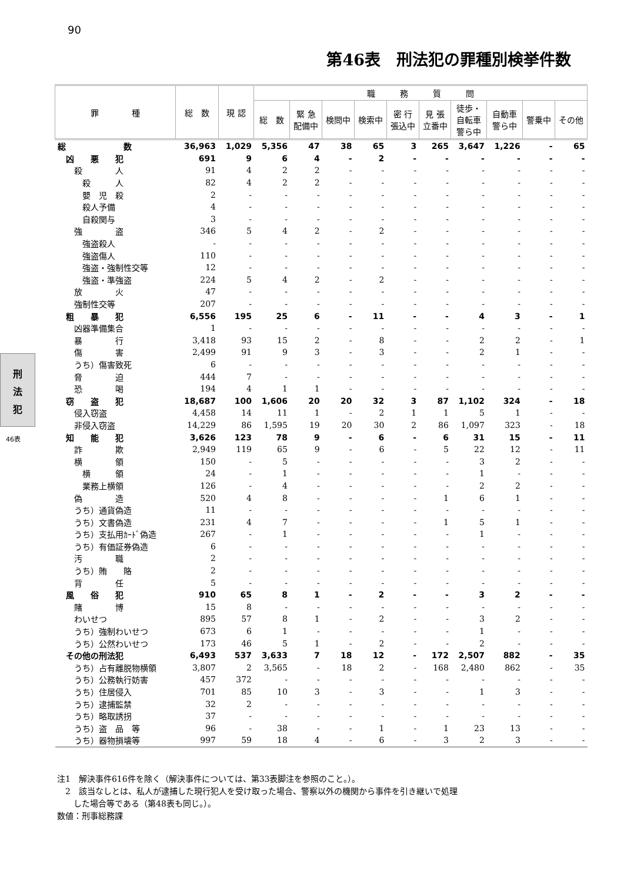90
第46表　刑法犯の罪種別検挙件数
刑
法
犯
46表
| 罪 種 | 総 数 | 現 認 | 職 務 質 問 | | | | | | | | | |
| --- | --- | --- | --- | --- | --- | --- | --- | --- | --- | --- | --- | --- |
| | | | 総 数 | 緊 急 配備中 | 検問中 | 検索中 | 密 行 張込中 | 見 張 立番中 | 徒歩・ 自転車 警ら中 | 自動車 警ら中 | 警乗中 | その他 |
| 総 数 | 36,963 | 1,029 | 5,356 | 47 | 38 | 65 | 3 | 265 | 3,647 | 1,226 | - | 65 |
| 凶 悪 犯 | 691 | 9 | 6 | 4 | - | 2 | - | - | - | - | - | - |
| 殺 人 | 91 | 4 | 2 | 2 | - | - | - | - | - | - | - | - |
| 殺 人 | 82 | 4 | 2 | 2 | - | - | - | - | - | - | - | - |
| 嬰 児 殺 | 2 | - | - | - | - | - | - | - | - | - | - | - |
| 殺人予備 | 4 | - | - | - | - | - | - | - | - | - | - | - |
| 自殺関与 | 3 | - | - | - | - | - | - | - | - | - | - | - |
| 強 盗 | 346 | 5 | 4 | 2 | - | 2 | - | - | - | - | - | - |
| 強盗殺人 | - | - | - | - | - | - | - | - | - | - | - | - |
| 強盗傷人 | 110 | - | - | - | - | - | - | - | - | - | - | - |
| 強盗・強制性交等 | 12 | - | - | - | - | - | - | - | - | - | - | - |
| 強盗・準強盗 | 224 | 5 | 4 | 2 | - | 2 | - | - | - | - | - | - |
| 放 火 | 47 | - | - | - | - | - | - | - | - | - | - | - |
| 強制性交等 | 207 | - | - | - | - | - | - | - | - | - | - | - |
| 粗 暴 犯 | 6,556 | 195 | 25 | 6 | - | 11 | - | - | 4 | 3 | - | 1 |
| 凶器準備集合 | 1 | - | - | - | - | - | - | - | - | - | - | - |
| 暴 行 | 3,418 | 93 | 15 | 2 | - | 8 | - | - | 2 | 2 | - | 1 |
| 傷 害 | 2,499 | 91 | 9 | 3 | - | 3 | - | - | 2 | 1 | - | - |
| うち）傷害致死 | 6 | - | - | - | - | - | - | - | - | - | - | - |
| 脅 迫 | 444 | 7 | - | - | - | - | - | - | - | - | - | - |
| 恐 喝 | 194 | 4 | 1 | 1 | - | - | - | - | - | - | - | - |
| 窃 盗 犯 | 18,687 | 100 | 1,606 | 20 | 20 | 32 | 3 | 87 | 1,102 | 324 | - | 18 |
| 侵入窃盗 | 4,458 | 14 | 11 | 1 | - | 2 | 1 | 1 | 5 | 1 | - | - |
| 非侵入窃盗 | 14,229 | 86 | 1,595 | 19 | 20 | 30 | 2 | 86 | 1,097 | 323 | - | 18 |
| 知 能 犯 | 3,626 | 123 | 78 | 9 | - | 6 | - | 6 | 31 | 15 | - | 11 |
| 詐 欺 | 2,949 | 119 | 65 | 9 | - | 6 | - | 5 | 22 | 12 | - | 11 |
| 横 領 | 150 | - | 5 | - | - | - | - | - | 3 | 2 | - | - |
| 横 領 | 24 | - | 1 | - | - | - | - | - | 1 | - | - | - |
| 業務上横領 | 126 | - | 4 | - | - | - | - | - | 2 | 2 | - | - |
| 偽 造 | 520 | 4 | 8 | - | - | - | - | 1 | 6 | 1 | - | - |
| うち）通貨偽造 | 11 | - | - | - | - | - | - | - | - | - | - | - |
| うち）文書偽造 | 231 | 4 | 7 | - | - | - | - | 1 | 5 | 1 | - | - |
| うち）支払用ｶｰﾄﾞ偽造 | 267 | - | 1 | - | - | - | - | - | 1 | - | - | - |
| うち）有価証券偽造 | 6 | - | - | - | - | - | - | - | - | - | - | - |
| 汚 職 | 2 | - | - | - | - | - | - | - | - | - | - | - |
| うち）賄 賂 | 2 | - | - | - | - | - | - | - | - | - | - | - |
| 背 任 | 5 | - | - | - | - | - | - | - | - | - | - | - |
| 風 俗 犯 | 910 | 65 | 8 | 1 | - | 2 | - | - | 3 | 2 | - | - |
| 賭 博 | 15 | 8 | - | - | - | - | - | - | - | - | - | - |
| わいせつ | 895 | 57 | 8 | 1 | - | 2 | - | - | 3 | 2 | - | - |
| うち）強制わいせつ | 673 | 6 | 1 | - | - | - | - | - | 1 | - | - | - |
| うち）公然わいせつ | 173 | 46 | 5 | 1 | - | 2 | - | - | 2 | - | - | - |
| その他の刑法犯 | 6,493 | 537 | 3,633 | 7 | 18 | 12 | - | 172 | 2,507 | 882 | - | 35 |
| うち）占有離脱物横領 | 3,807 | 2 | 3,565 | - | 18 | 2 | - | 168 | 2,480 | 862 | - | 35 |
| うち）公務執行妨害 | 457 | 372 | - | - | - | - | - | - | - | - | - | - |
| うち）住居侵入 | 701 | 85 | 10 | 3 | - | 3 | - | - | 1 | 3 | - | - |
| うち）逮捕監禁 | 32 | 2 | - | - | - | - | - | - | - | - | - | - |
| うち）略取誘拐 | 37 | - | - | - | - | - | - | - | - | - | - | - |
| うち）盗 品 等 | 96 | - | 38 | - | - | 1 | - | 1 | 23 | 13 | - | - |
| うち）器物損壊等 | 997 | 59 | 18 | 4 | - | 6 | - | 3 | 2 | 3 | - | - |
注1　解決事件616件を除く（解決事件については、第33表脚注を参照のこと。）。
　2　該当なしとは、私人が逮捕した現行犯人を受け取った場合、警察以外の機関から事件を引き継いで処理
　　した場合等である（第48表も同じ。）。
数値：刑事総務課